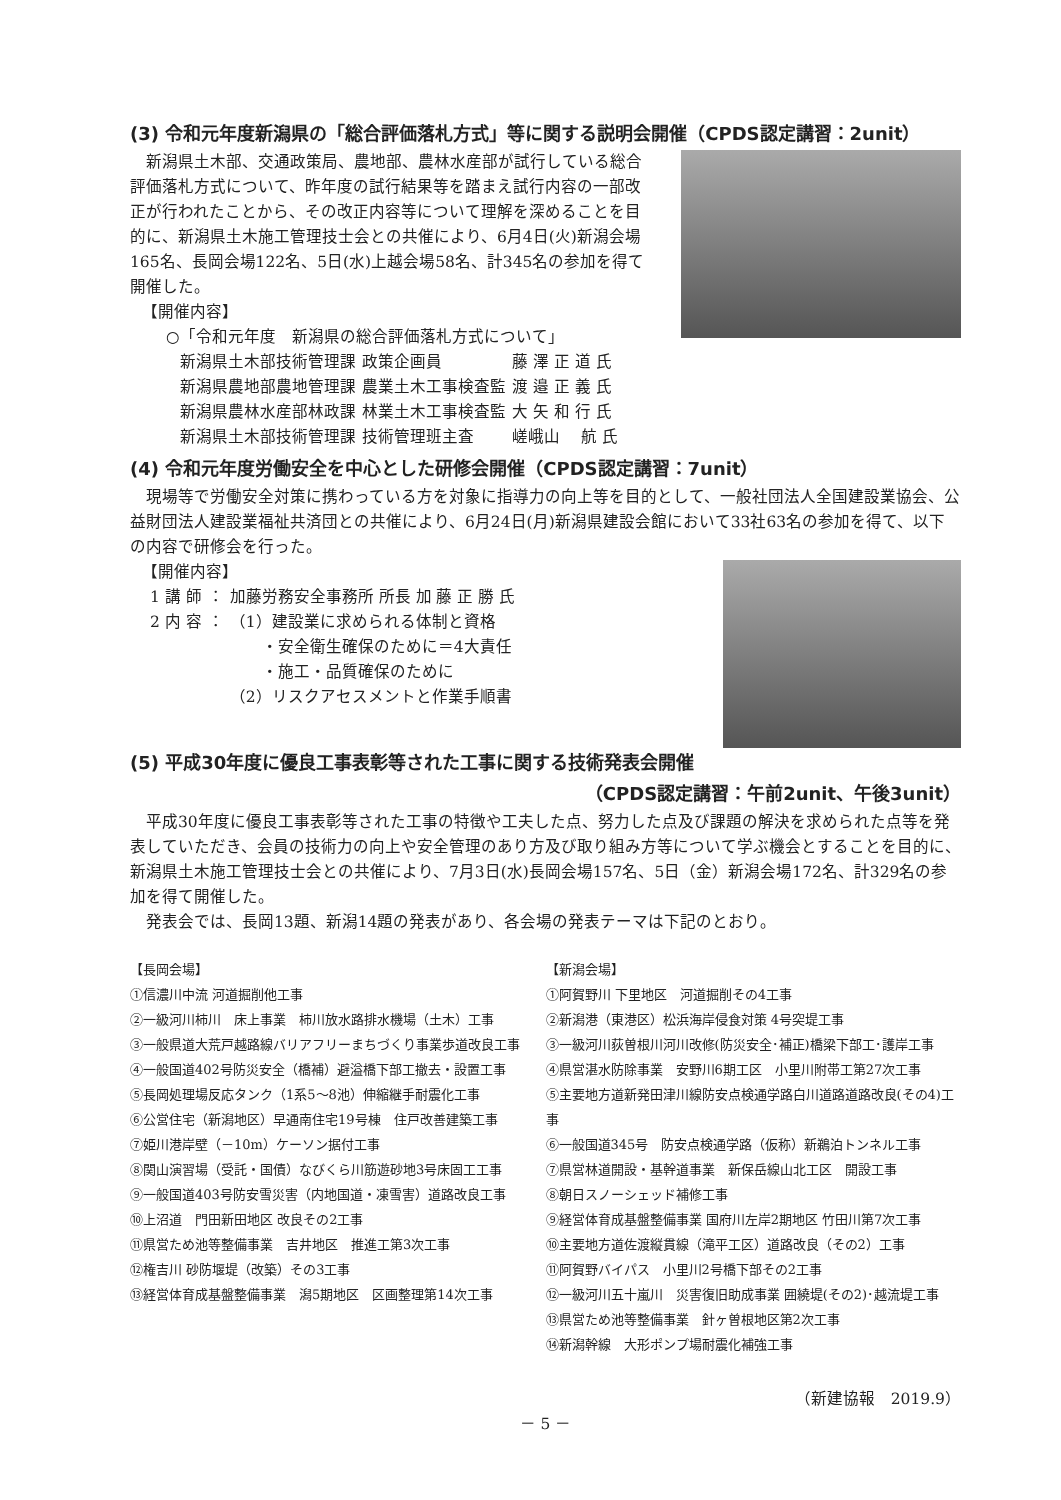(3) 令和元年度新潟県の「総合評価落札方式」等に関する説明会開催（CPDS認定講習：2unit）
　新潟県土木部、交通政策局、農地部、農林水産部が試行している総合評価落札方式について、昨年度の試行結果等を踏まえ試行内容の一部改正が行われたことから、その改正内容等について理解を深めることを目的に、新潟県土木施工管理技士会との共催により、6月4日(火)新潟会場165名、長岡会場122名、5日(水)上越会場58名、計345名の参加を得て開催した。
【開催内容】
○「令和元年度　新潟県の総合評価落札方式について」
| 新潟県土木部技術管理課 | 政策企画員 | 藤 澤 正 道 氏 |
| 新潟県農地部農地管理課 | 農業土木工事検査監 | 渡 邉 正 義 氏 |
| 新潟県農林水産部林政課 | 林業土木工事検査監 | 大 矢 和 行 氏 |
| 新潟県土木部技術管理課 | 技術管理班主査 | 嵯峨山 航 氏 |
(4) 令和元年度労働安全を中心とした研修会開催（CPDS認定講習：7unit）
　現場等で労働安全対策に携わっている方を対象に指導力の向上等を目的として、一般社団法人全国建設業協会、公益財団法人建設業福祉共済団との共催により、6月24日(月)新潟県建設会館において33社63名の参加を得て、以下の内容で研修会を行った。
【開催内容】
| 1 講 師 | ： | 加藤労務安全事務所 所長 加 藤 正 勝 氏 |
| 2 内 容 | ： | （1）建設業に求められる体制と資格 ・安全衛生確保のために＝4大責任 ・施工・品質確保のために （2）リスクアセスメントと作業手順書 |
(5) 平成30年度に優良工事表彰等された工事に関する技術発表会開催
（CPDS認定講習：午前2unit、午後3unit）
　平成30年度に優良工事表彰等された工事の特徴や工夫した点、努力した点及び課題の解決を求められた点等を発表していただき、会員の技術力の向上や安全管理のあり方及び取り組み方等について学ぶ機会とすることを目的に、新潟県土木施工管理技士会との共催により、7月3日(水)長岡会場157名、5日（金）新潟会場172名、計329名の参加を得て開催した。
　発表会では、長岡13題、新潟14題の発表があり、各会場の発表テーマは下記のとおり。
【長岡会場】
①信濃川中流 河道掘削他工事
②一級河川柿川　床上事業　柿川放水路排水機場（土木）工事
③一般県道大荒戸越路線バリアフリーまちづくり事業歩道改良工事
④一般国道402号防災安全（橋補）避溢橋下部工撤去・設置工事
⑤長岡処理場反応タンク（1系5～8池）伸縮継手耐震化工事
⑥公営住宅（新潟地区）早通南住宅19号棟　住戸改善建築工事
⑦姫川港岸壁（－10m）ケーソン据付工事
⑧関山演習場（受託・国債）なびくら川筋遊砂地3号床固工工事
⑨一般国道403号防安雪災害（内地国道・凍雪害）道路改良工事
⑩上沼道　門田新田地区 改良その2工事
⑪県営ため池等整備事業　吉井地区　推進工第3次工事
⑫権吉川 砂防堰堤（改築）その3工事
⑬経営体育成基盤整備事業　潟5期地区　区画整理第14次工事
【新潟会場】
①阿賀野川 下里地区　河道掘削その4工事
②新潟港（東港区）松浜海岸侵食対策 4号突堤工事
③一級河川荻曽根川河川改修(防災安全･補正)橋梁下部工･護岸工事
④県営湛水防除事業　安野川6期工区　小里川附帯工第27次工事
⑤主要地方道新発田津川線防安点検通学路白川道路道路改良(その4)工事
⑥一般国道345号　防安点検通学路（仮称）新鵜泊トンネル工事
⑦県営林道開設・基幹道事業　新保岳線山北工区　開設工事
⑧朝日スノーシェッド補修工事
⑨経営体育成基盤整備事業 国府川左岸2期地区 竹田川第7次工事
⑩主要地方道佐渡縦貫線（滝平工区）道路改良（その2）工事
⑪阿賀野バイパス　小里川2号橋下部その2工事
⑫一級河川五十嵐川　災害復旧助成事業 囲繞堤(その2)･越流堤工事
⑬県営ため池等整備事業　針ヶ曽根地区第2次工事
⑭新潟幹線　大形ポンプ場耐震化補強工事
（新建協報　2019.9）
－ 5 －